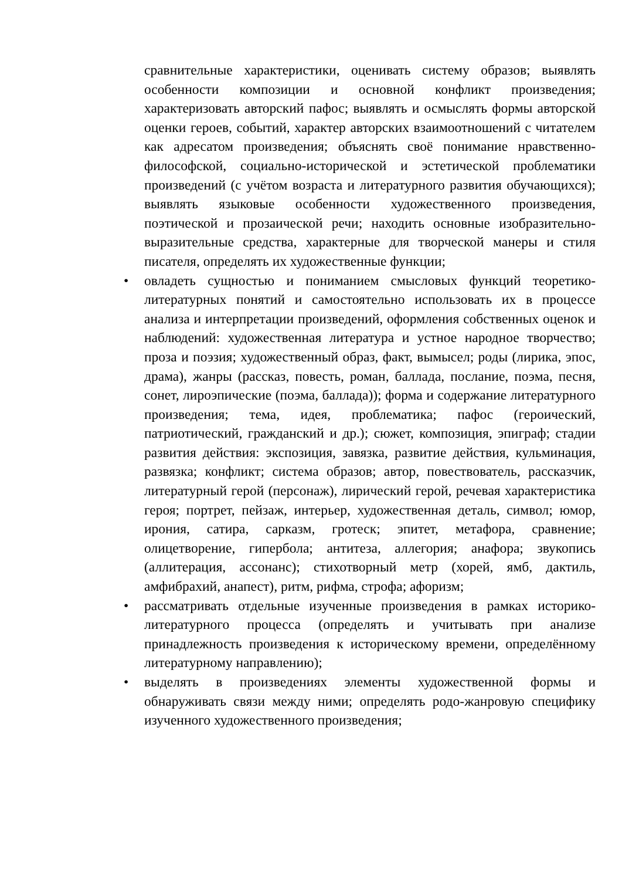сравнительные характеристики, оценивать систему образов; выявлять особенности композиции и основной конфликт произведения; характеризовать авторский пафос; выявлять и осмыслять формы авторской оценки героев, событий, характер авторских взаимоотношений с читателем как адресатом произведения; объяснять своё понимание нравственно-философской, социально-исторической и эстетической проблематики произведений (с учётом возраста и литературного развития обучающихся); выявлять языковые особенности художественного произведения, поэтической и прозаической речи; находить основные изобразительно-выразительные средства, характерные для творческой манеры и стиля писателя, определять их художественные функции;
• овладеть сущностью и пониманием смысловых функций теоретико-литературных понятий и самостоятельно использовать их в процессе анализа и интерпретации произведений, оформления собственных оценок и наблюдений: художественная литература и устное народное творчество; проза и поэзия; художественный образ, факт, вымысел; роды (лирика, эпос, драма), жанры (рассказ, повесть, роман, баллада, послание, поэма, песня, сонет, лироэпические (поэма, баллада)); форма и содержание литературного произведения; тема, идея, проблематика; пафос (героический, патриотический, гражданский и др.); сюжет, композиция, эпиграф; стадии развития действия: экспозиция, завязка, развитие действия, кульминация, развязка; конфликт; система образов; автор, повествователь, рассказчик, литературный герой (персонаж), лирический герой, речевая характеристика героя; портрет, пейзаж, интерьер, художественная деталь, символ; юмор, ирония, сатира, сарказм, гротеск; эпитет, метафора, сравнение; олицетворение, гипербола; антитеза, аллегория; анафора; звукопись (аллитерация, ассонанс); стихотворный метр (хорей, ямб, дактиль, амфибрахий, анапест), ритм, рифма, строфа; афоризм;
• рассматривать отдельные изученные произведения в рамках историко-литературного процесса (определять и учитывать при анализе принадлежность произведения к историческому времени, определённому литературному направлению);
• выделять в произведениях элементы художественной формы и обнаруживать связи между ними; определять родо-жанровую специфику изученного художественного произведения;